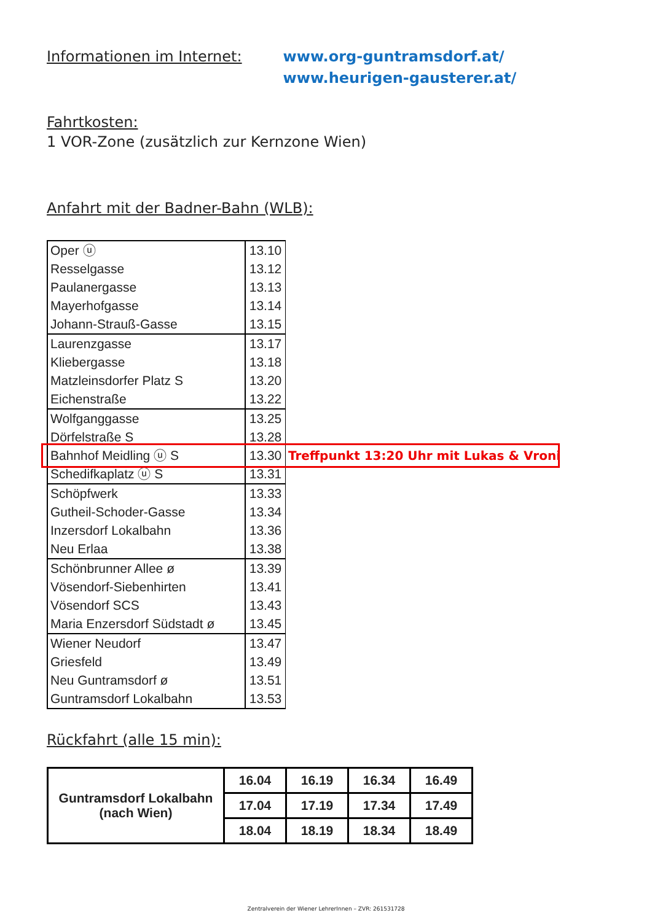Informationen im Internet: www.org-guntramsdorf.at/
www.heurigen-gausterer.at/
Fahrtkosten:
1 VOR-Zone (zusätzlich zur Kernzone Wien)
Anfahrt mit der Badner-Bahn (WLB):
| Oper ⓤ | 13.10 | |
| Resselgasse | 13.12 | |
| Paulanergasse | 13.13 | |
| Mayerhofgasse | 13.14 | |
| Johann-Strauß-Gasse | 13.15 | |
| Laurenzgasse | 13.17 | |
| Kliebergasse | 13.18 | |
| Matzleinsdorfer Platz S | 13.20 | |
| Eichenstraße | 13.22 | |
| Wolfganggasse | 13.25 | |
| Dörfelstraße S | 13.28 | |
| Bahnhof Meidling ⓤ S | 13.30 | Treffpunkt 13:20 Uhr mit Lukas & Vroni |
| Schedifkaplatz ⓤ S | 13.31 | |
| Schöpfwerk | 13.33 | |
| Gutheil-Schoder-Gasse | 13.34 | |
| Inzersdorf Lokalbahn | 13.36 | |
| Neu Erlaa | 13.38 | |
| Schönbrunner Allee ø | 13.39 | |
| Vösendorf-Siebenhirten | 13.41 | |
| Vösendorf SCS | 13.43 | |
| Maria Enzersdorf Südstadt ø | 13.45 | |
| Wiener Neudorf | 13.47 | |
| Griesfeld | 13.49 | |
| Neu Guntramsdorf ø | 13.51 | |
| Guntramsdorf Lokalbahn | 13.53 | |
Rückfahrt (alle 15 min):
| Guntramsdorf Lokalbahn (nach Wien) | 16.04 | 16.19 | 16.34 | 16.49 |
| | 17.04 | 17.19 | 17.34 | 17.49 |
| | 18.04 | 18.19 | 18.34 | 18.49 |
Zentralverein der Wiener LehrerInnen – ZVR: 261531728